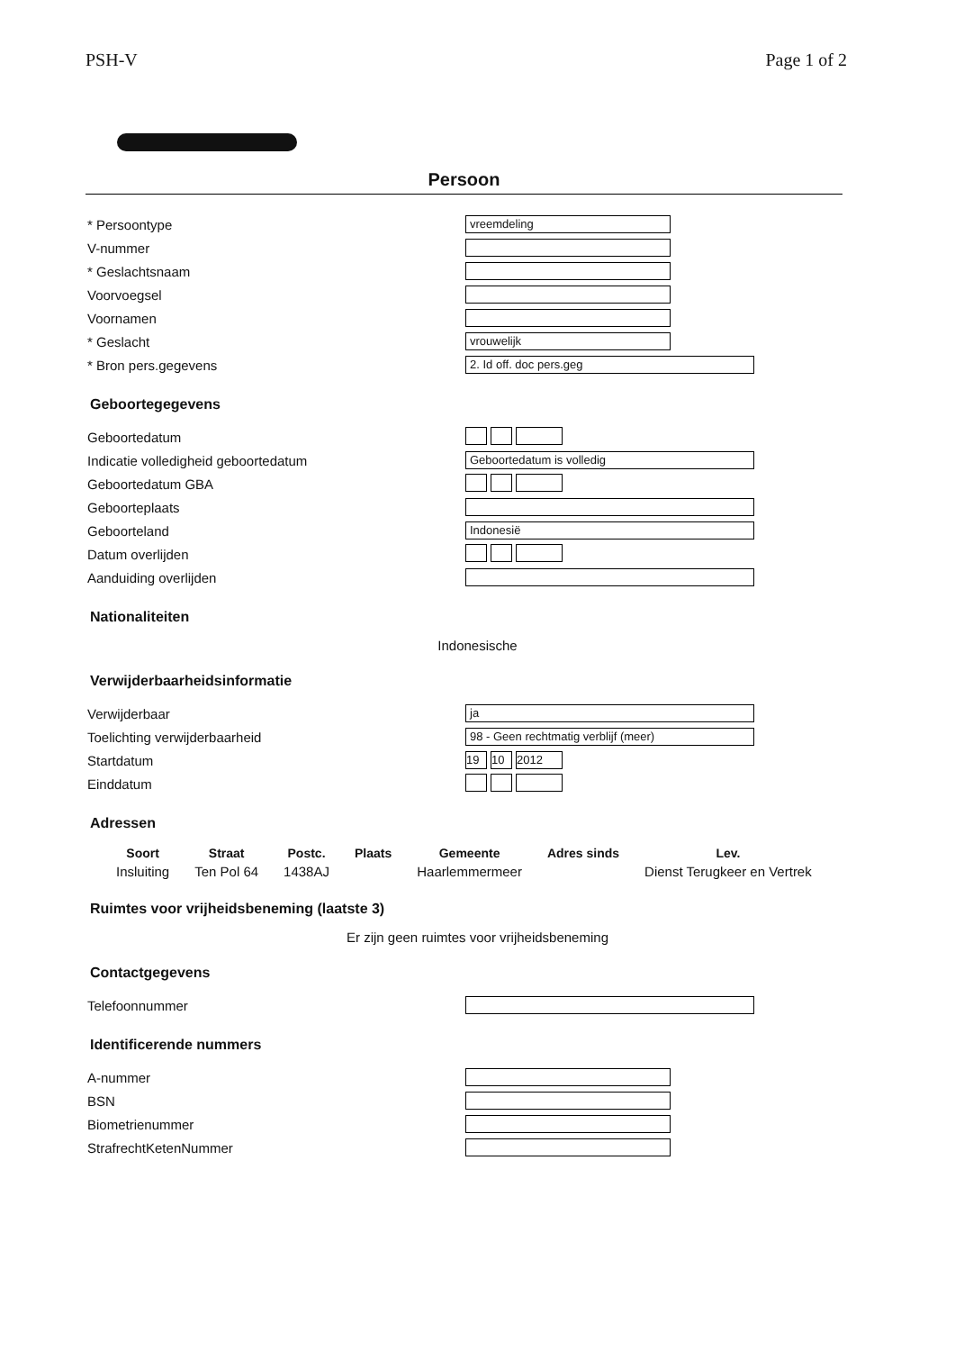PSH-V Page 1 of 2
Persoon
* Persoontype vreemdeling
V-nummer
* Geslachtsnaam
Voorvoegsel
Voornamen
* Geslacht vrouwelijk
* Bron pers.gegevens 2. Id off. doc pers.geg
Geboortegegevens
Geboortedatum
Indicatie volledigheid geboortedatum Geboortedatum is volledig
Geboortedatum GBA
Geboorteplaats
Geboorteland Indonesië
Datum overlijden
Aanduiding overlijden
Nationaliteiten
Indonesische
Verwijderbaarheidsinformatie
Verwijderbaar ja
Toelichting verwijderbaarheid 98 - Geen rechtmatig verblijf (meer)
Startdatum 19 10 2012
Einddatum
Adressen
| Soort | Straat | Postc. | Plaats | Gemeente | Adres sinds | Lev. |
| --- | --- | --- | --- | --- | --- | --- |
| Insluiting | Ten Pol 64 | 1438AJ | | Haarlemmermeer | | Dienst Terugkeer en Vertrek |
Ruimtes voor vrijheidsbeneming (laatste 3)
Er zijn geen ruimtes voor vrijheidsbeneming
Contactgegevens
Telefoonnummer
Identificerende nummers
A-nummer
BSN
Biometrienummer
StrafrechtKetenNummer